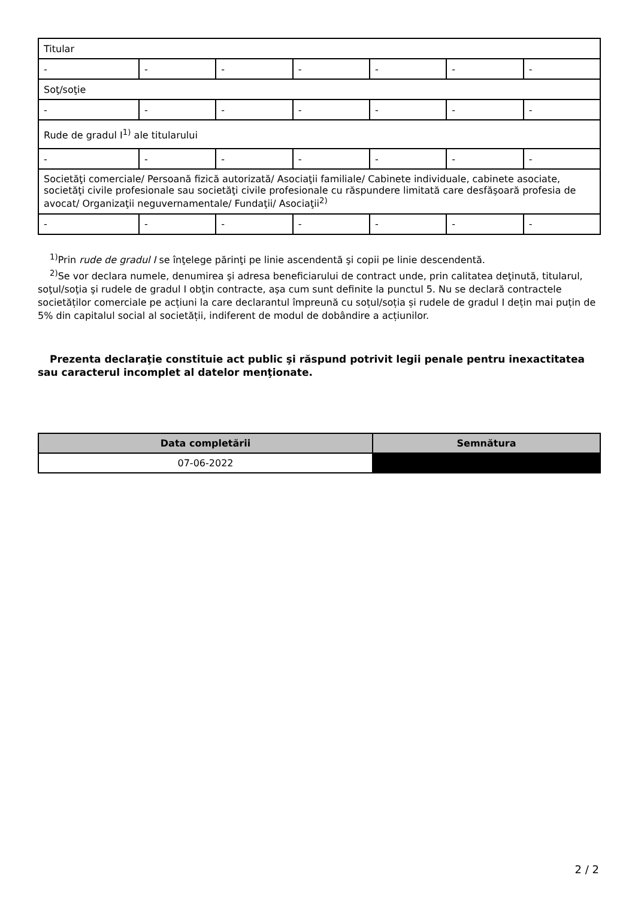| Titular | | | | | | |
| - | - | - | - | - | - | - |
| Soţ/soţie | | | | | | |
| - | - | - | - | - | - | - |
| Rude de gradul I<sup>1)</sup> ale titularului | | | | | | |
| - | - | - | - | - | - | - |
| Societăţi comerciale/ Persoană fizică autorizată/ Asociaţii familiale/ Cabinete individuale, cabinete asociate, societăţi civile profesionale sau societăţi civile profesionale cu răspundere limitată care desfăşoară profesia de avocat/ Organizaţii neguvernamentale/ Fundaţii/ Asociaţii<sup>2)</sup> | | | | | | |
| - | - | - | - | - | - | - |
<sup>1)</sup> Prin rude de gradul I se înţelege părinţi pe linie ascendentă şi copii pe linie descendentă.
<sup>2)</sup> Se vor declara numele, denumirea şi adresa beneficiarului de contract unde, prin calitatea deţinută, titularul, soţul/soţia şi rudele de gradul I obţin contracte, aşa cum sunt definite la punctul 5. Nu se declară contractele societăților comerciale pe acțiuni la care declarantul împreună cu soțul/soția și rudele de gradul I dețin mai puțin de 5% din capitalul social al societății, indiferent de modul de dobândire a acțiunilor.
Prezenta declaraţie constituie act public şi răspund potrivit legii penale pentru inexactitatea sau caracterul incomplet al datelor menţionate.
| Data completării | Semnătura |
| --- | --- |
| 07-06-2022 | |
2 / 2